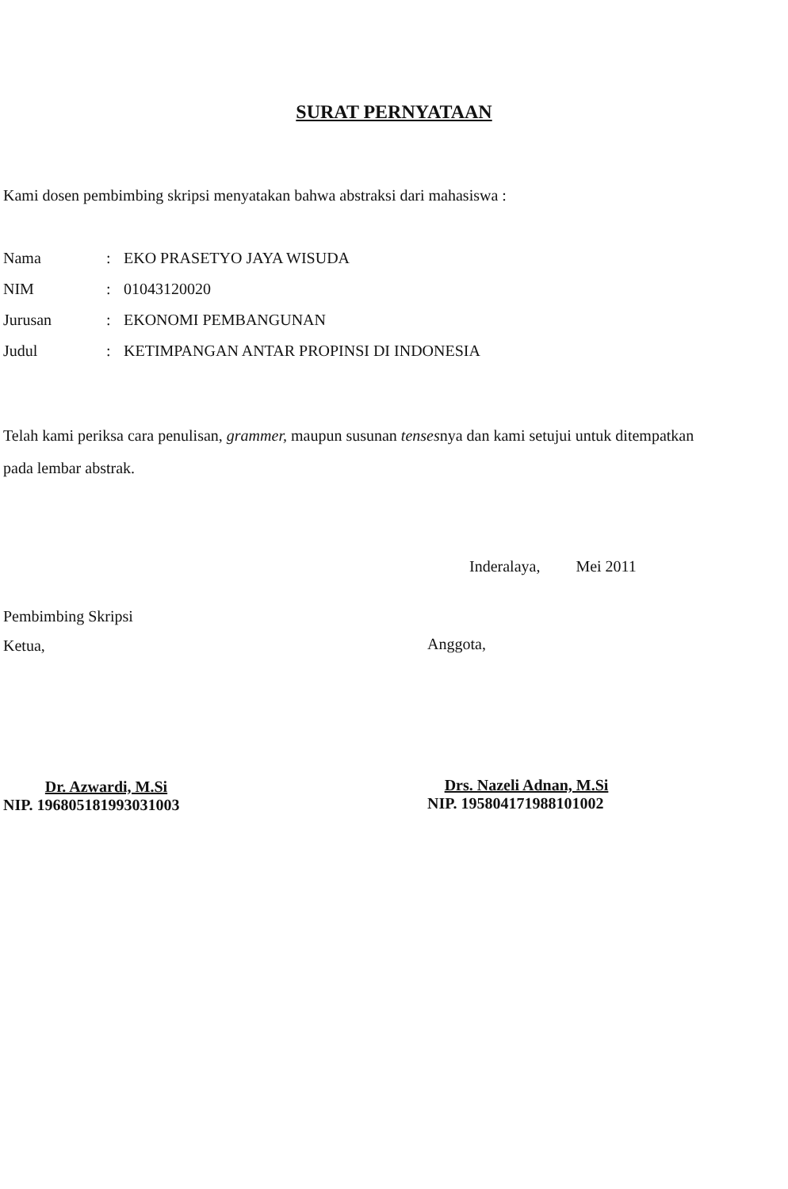SURAT PERNYATAAN
Kami dosen pembimbing skripsi menyatakan bahwa abstraksi dari mahasiswa :
| Nama | : | EKO PRASETYO JAYA WISUDA |
| NIM | : | 01043120020 |
| Jurusan | : | EKONOMI PEMBANGUNAN |
| Judul | : | KETIMPANGAN ANTAR PROPINSI DI INDONESIA |
Telah kami periksa cara penulisan, grammer, maupun susunan tensesnya dan kami setujui untuk ditempatkan pada lembar abstrak.
Inderalaya, Mei 2011
Pembimbing Skripsi
Ketua,
Dr. Azwardi, M.Si
NIP. 196805181993031003
Anggota,
Drs. Nazeli Adnan, M.Si
NIP. 195804171988101002